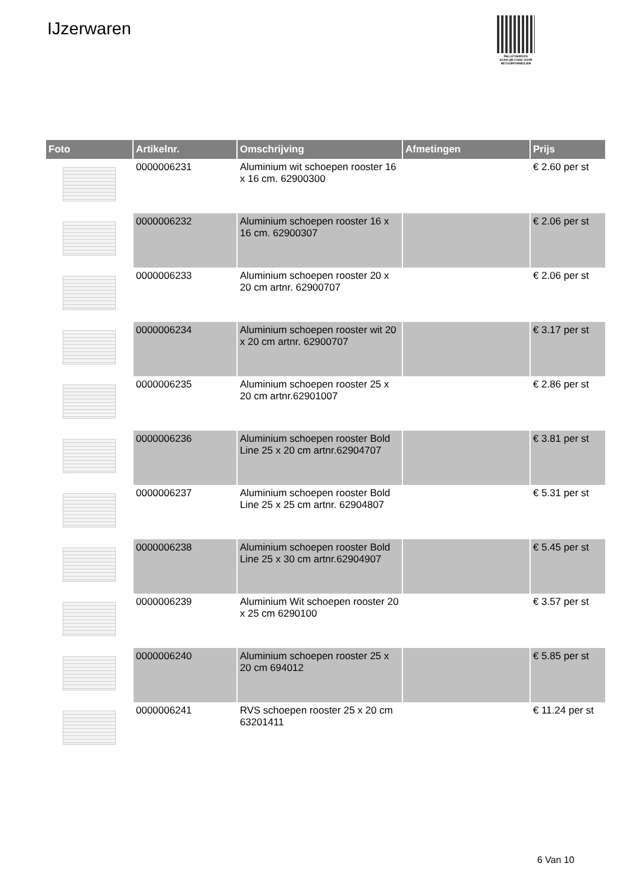IJzerwaren
PALLETSERVICE
SCAN QR-CODE VOOR RETOURFORMULIER
| Foto | Artikelnr. | Omschrijving | Afmetingen | Prijs |
| --- | --- | --- | --- | --- |
| | 0000006231 | Aluminium wit schoepen rooster 16 x 16 cm. 62900300 | | € 2.60 per st |
| | 0000006232 | Aluminium schoepen rooster 16 x 16 cm. 62900307 | | € 2.06 per st |
| | 0000006233 | Aluminium schoepen rooster 20 x 20 cm artnr. 62900707 | | € 2.06 per st |
| | 0000006234 | Aluminium schoepen rooster wit 20 x 20 cm artnr. 62900707 | | € 3.17 per st |
| | 0000006235 | Aluminium schoepen rooster 25 x 20 cm artnr.62901007 | | € 2.86 per st |
| | 0000006236 | Aluminium schoepen rooster Bold Line 25 x 20 cm artnr.62904707 | | € 3.81 per st |
| | 0000006237 | Aluminium schoepen rooster Bold Line 25 x 25 cm artnr. 62904807 | | € 5.31 per st |
| | 0000006238 | Aluminium schoepen rooster Bold Line 25 x 30 cm artnr.62904907 | | € 5.45 per st |
| | 0000006239 | Aluminium Wit schoepen rooster 20 x 25 cm 6290100 | | € 3.57 per st |
| | 0000006240 | Aluminium schoepen rooster 25 x 20 cm 694012 | | € 5.85 per st |
| | 0000006241 | RVS schoepen rooster 25 x 20 cm 63201411 | | € 11.24 per st |
6 Van 10